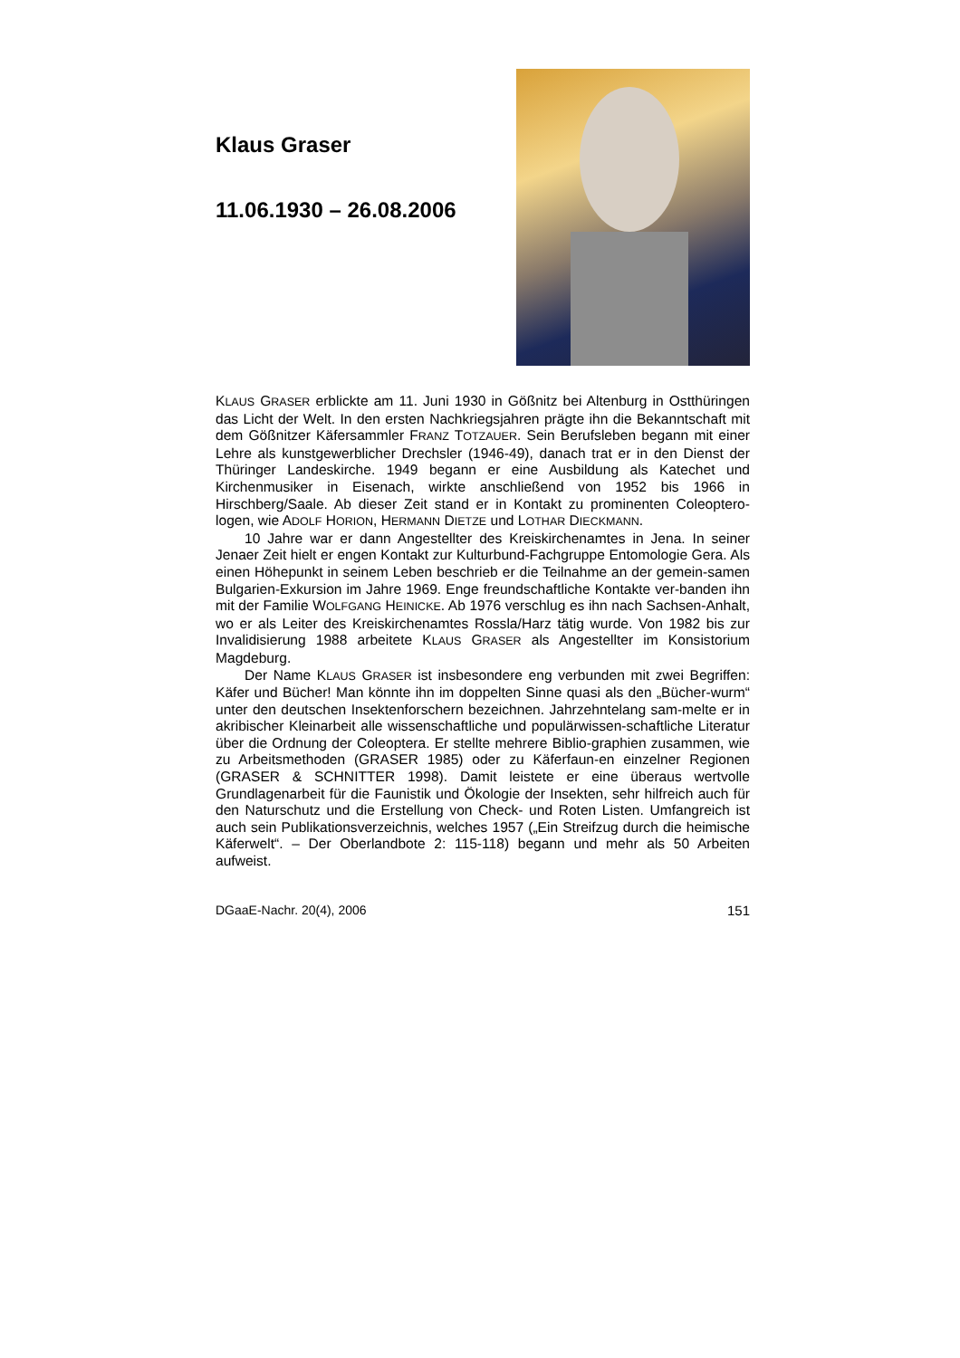Klaus Graser
11.06.1930 – 26.08.2006
KLAUS GRASER erblickte am 11. Juni 1930 in Gößnitz bei Altenburg in Ostthüringen das Licht der Welt. In den ersten Nachkriegsjahren prägte ihn die Bekanntschaft mit dem Gößnitzer Käfersammler FRANZ TOTZAUER. Sein Berufsleben begann mit einer Lehre als kunstgewerblicher Drechsler (1946-49), danach trat er in den Dienst der Thüringer Landeskirche. 1949 begann er eine Ausbildung als Katechet und Kirchenmusiker in Eisenach, wirkte anschließend von 1952 bis 1966 in Hirschberg/Saale. Ab dieser Zeit stand er in Kontakt zu prominenten Coleoptero-logen, wie ADOLF HORION, HERMANN DIETZE und LOTHAR DIECKMANN.
10 Jahre war er dann Angestellter des Kreiskirchenamtes in Jena. In seiner Jenaer Zeit hielt er engen Kontakt zur Kulturbund-Fachgruppe Entomologie Gera. Als einen Höhepunkt in seinem Leben beschrieb er die Teilnahme an der gemein-samen Bulgarien-Exkursion im Jahre 1969. Enge freundschaftliche Kontakte ver-banden ihn mit der Familie WOLFGANG HEINICKE. Ab 1976 verschlug es ihn nach Sachsen-Anhalt, wo er als Leiter des Kreiskirchenamtes Rossla/Harz tätig wurde. Von 1982 bis zur Invalidisierung 1988 arbeitete KLAUS GRASER als Angestellter im Konsistorium Magdeburg.
Der Name KLAUS GRASER ist insbesondere eng verbunden mit zwei Begriffen: Käfer und Bücher! Man könnte ihn im doppelten Sinne quasi als den „Bücher-wurm“ unter den deutschen Insektenforschern bezeichnen. Jahrzehntelang sam-melte er in akribischer Kleinarbeit alle wissenschaftliche und populärwissen-schaftliche Literatur über die Ordnung der Coleoptera. Er stellte mehrere Biblio-graphien zusammen, wie zu Arbeitsmethoden (GRASER 1985) oder zu Käferfaun-en einzelner Regionen (GRASER & SCHNITTER 1998). Damit leistete er eine überaus wertvolle Grundlagenarbeit für die Faunistik und Ökologie der Insekten, sehr hilfreich auch für den Naturschutz und die Erstellung von Check- und Roten Listen. Umfangreich ist auch sein Publikationsverzeichnis, welches 1957 („Ein Streifzug durch die heimische Käferwelt“. – Der Oberlandbote 2: 115-118) begann und mehr als 50 Arbeiten aufweist.
DGaaE-Nachr. 20(4), 2006 151